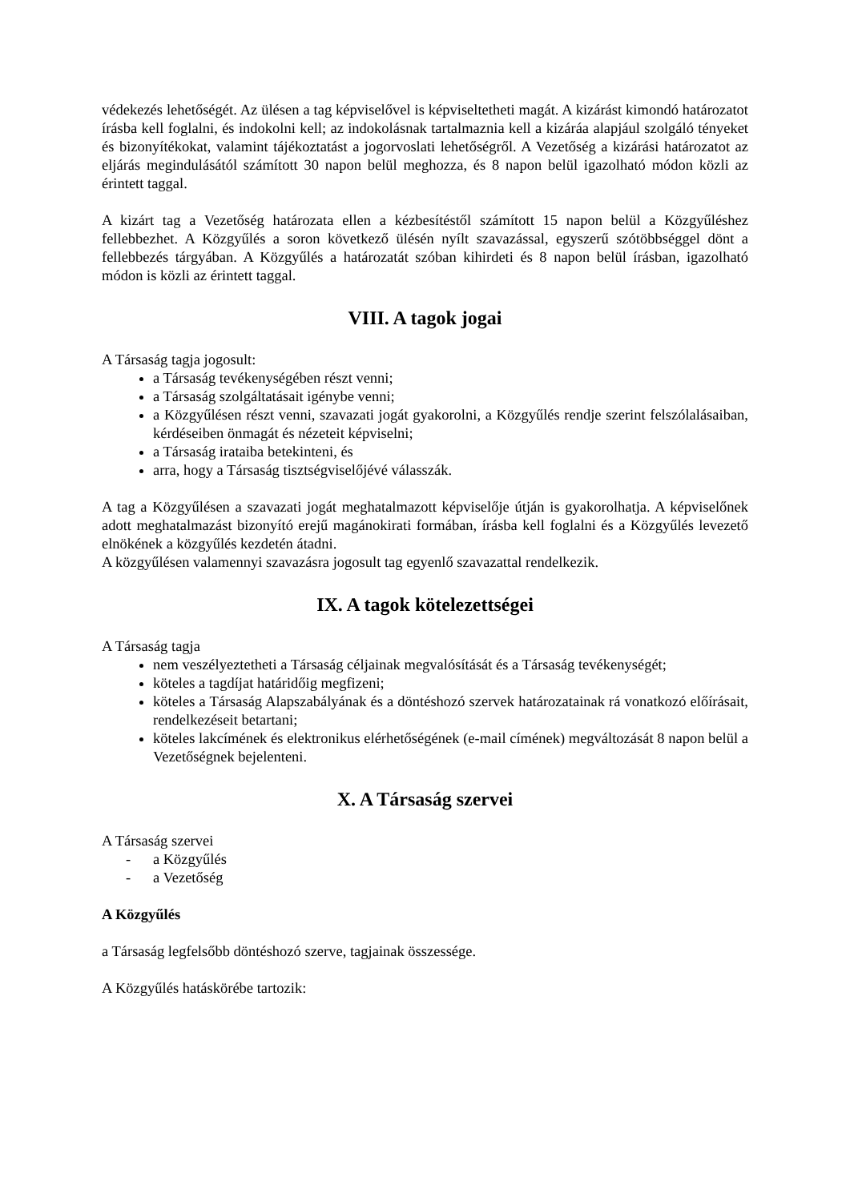védekezés lehetőségét. Az ülésen a tag képviselővel is képviseltetheti magát. A kizárást kimondó határozatot írásba kell foglalni, és indokolni kell; az indokolásnak tartalmaznia kell a kizáráa alapjául szolgáló tényeket és bizonyítékokat, valamint tájékoztatást a jogorvoslati lehetőségről. A Vezetőség a kizárási határozatot az eljárás megindulásától számított 30 napon belül meghozza, és 8 napon belül igazolható módon közli az érintett taggal.
A kizárt tag a Vezetőség határozata ellen a kézbesítéstől számított 15 napon belül a Közgyűléshez fellebbezhet. A Közgyűlés a soron következő ülésén nyílt szavazással, egyszerű szótöbbséggel dönt a fellebbezés tárgyában. A Közgyűlés a határozatát szóban kihirdeti és 8 napon belül írásban, igazolható módon is közli az érintett taggal.
VIII. A tagok jogai
A Társaság tagja jogosult:
a Társaság tevékenységében részt venni;
a Társaság szolgáltatásait igénybe venni;
a Közgyűlésen részt venni, szavazati jogát gyakorolni, a Közgyűlés rendje szerint felszólalásaiban, kérdéseiben önmagát és nézeteit képviselni;
a Társaság irataiba betekinteni, és
arra, hogy a Társaság tisztségviselőjévé válasszák.
A tag a Közgyűlésen a szavazati jogát meghatalmazott képviselője útján is gyakorolhatja. A képviselőnek adott meghatalmazást bizonyító erejű magánokirati formában, írásba kell foglalni és a Közgyűlés levezető elnökének a közgyűlés kezdetén átadni.
A közgyűlésen valamennyi szavazásra jogosult tag egyenlő szavazattal rendelkezik.
IX. A tagok kötelezettségei
A Társaság tagja
nem veszélyeztetheti a Társaság céljainak megvalósítását és a Társaság tevékenységét;
köteles a tagdíjat határidőig megfizeni;
köteles a Társaság Alapszabályának és a döntéshozó szervek határozatainak rá vonatkozó előírásait, rendelkezéseit betartani;
köteles lakcímének és elektronikus elérhetőségének (e-mail címének) megváltozását 8 napon belül a Vezetőségnek bejelenteni.
X. A Társaság szervei
A Társaság szervei
- a Közgyűlés
- a Vezetőség
A Közgyűlés
a Társaság legfelsőbb döntéshozó szerve, tagjainak összessége.
A Közgyűlés hatáskörébe tartozik: